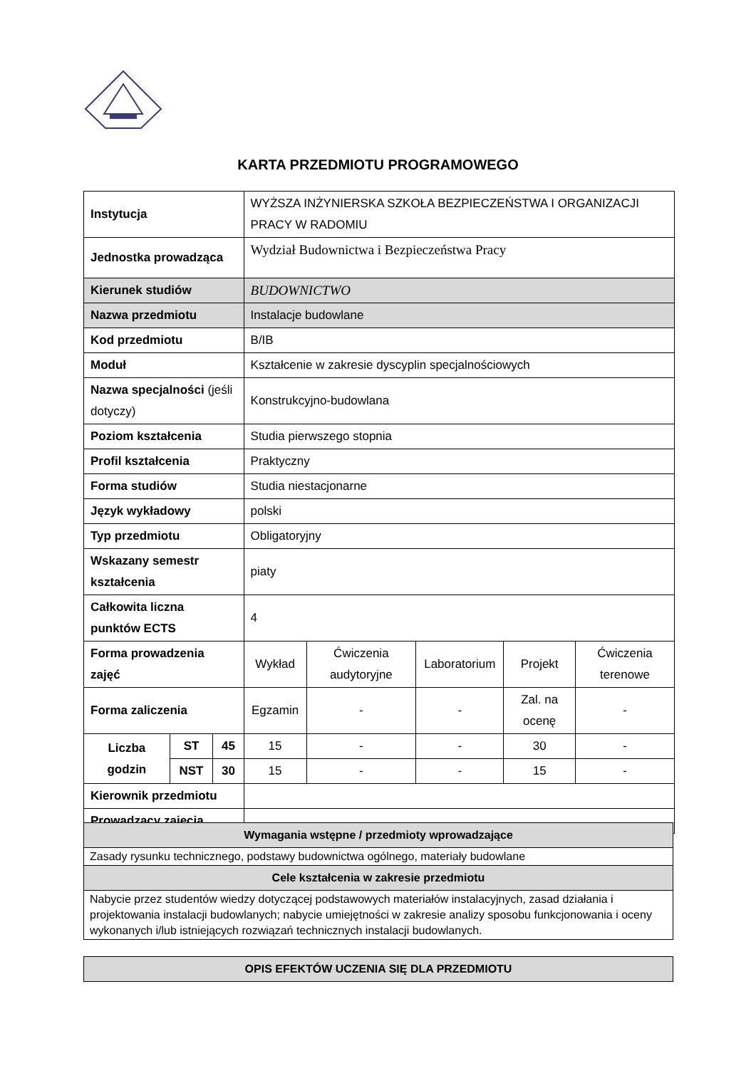KARTA PRZEDMIOTU PROGRAMOWEGO
| Instytucja | | | WYŻSZA INŻYNIERSKA SZKOŁA BEZPIECZEŃSTWA I ORGANIZACJI PRACY W RADOMIU | | | | |
| Jednostka prowadząca | | | Wydział Budownictwa i Bezpieczeństwa Pracy | | | | |
| Kierunek studiów | | | BUDOWNICTWO | | | | |
| Nazwa przedmiotu | | | Instalacje budowlane | | | | |
| Kod przedmiotu | | | B/IB | | | | |
| Moduł | | | Kształcenie w zakresie dyscyplin specjalnościowych | | | | |
| Nazwa specjalności (jeśli dotyczy) | | | Konstrukcyjno-budowlana | | | | |
| Poziom kształcenia | | | Studia pierwszego stopnia | | | | |
| Profil kształcenia | | | Praktyczny | | | | |
| Forma studiów | | | Studia niestacjonarne | | | | |
| Język wykładowy | | | polski | | | | |
| Typ przedmiotu | | | Obligatoryjny | | | | |
| Wskazany semestr kształcenia | | | piaty | | | | |
| Całkowita liczna punktów ECTS | | | 4 | | | | |
| Forma prowadzenia zajęć | | | Wykład | Ćwiczenia audytoryjne | Laboratorium | Projekt | Ćwiczenia terenowe |
| Forma zaliczenia | | | Egzamin | - | - | Zal. na ocenę | - |
| Liczba godzin | ST | 45 | 15 | - | - | 30 | - |
| | NST | 30 | 15 | - | - | 15 | - |
| Kierownik przedmiotu | | | | | | | |
| Prowadzący zajęcia | | | | | | | |
| Wymagania wstępne / przedmioty wprowadzające |
| --- |
| Zasady rysunku technicznego, podstawy budownictwa ogólnego, materiały budowlane |
| Cele kształcenia w zakresie przedmiotu |
| Nabycie przez studentów wiedzy dotyczącej podstawowych materiałów instalacyjnych, zasad działania i projektowania instalacji budowlanych; nabycie umiejętności w zakresie analizy sposobu funkcjonowania i oceny wykonanych i/lub istniejących rozwiązań technicznych instalacji budowlanych. |
| OPIS EFEKTÓW UCZENIA SIĘ DLA PRZEDMIOTU |
| --- |